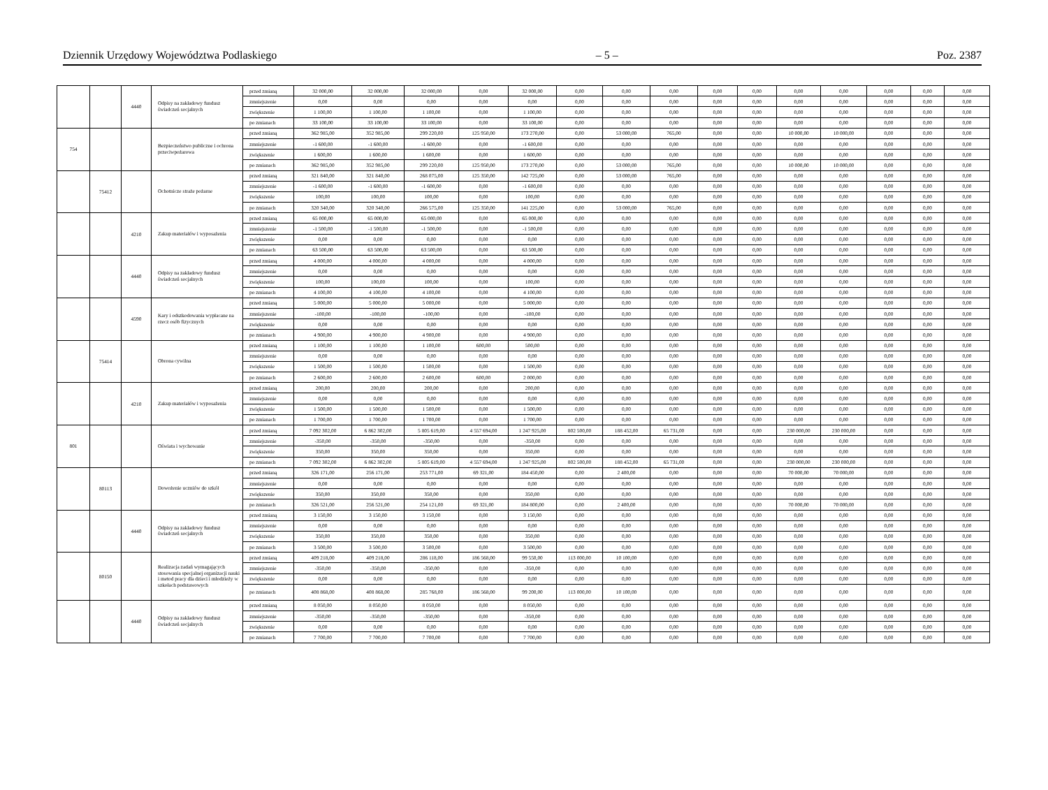Dziennik Urzędowy Województwa Podlaskiego – 5 – Poz. 2387
| | | 4440 | Odpisy na zakładowy fundusz świadczeń socjalnych | przed zmianą | 32 000,00 | 32 000,00 | 32 000,00 | 0,00 | 32 000,00 | 0,00 | 0,00 | 0,00 | 0,00 | 0,00 | 0,00 | 0,00 | 0,00 | 0,00 | 0,00 |
| | | | | zmniejszenie | 0,00 | 0,00 | 0,00 | 0,00 | 0,00 | 0,00 | 0,00 | 0,00 | 0,00 | 0,00 | 0,00 | 0,00 | 0,00 | 0,00 | 0,00 |
| | | | | zwiększenie | 1 100,00 | 1 100,00 | 1 100,00 | 0,00 | 1 100,00 | 0,00 | 0,00 | 0,00 | 0,00 | 0,00 | 0,00 | 0,00 | 0,00 | 0,00 | 0,00 |
| | | | | po zmianach | 33 100,00 | 33 100,00 | 33 100,00 | 0,00 | 33 100,00 | 0,00 | 0,00 | 0,00 | 0,00 | 0,00 | 0,00 | 0,00 | 0,00 | 0,00 | 0,00 |
| 754 | | | Bezpieczeństwo publiczne i ochrona przeciwpożarowa | przed zmianą | 362 985,00 | 352 985,00 | 299 220,00 | 125 950,00 | 173 270,00 | 0,00 | 53 000,00 | 765,00 | 0,00 | 0,00 | 10 000,00 | 10 000,00 | 0,00 | 0,00 | 0,00 |
| | | | | zmniejszenie | -1 600,00 | -1 600,00 | -1 600,00 | 0,00 | -1 600,00 | 0,00 | 0,00 | 0,00 | 0,00 | 0,00 | 0,00 | 0,00 | 0,00 | 0,00 | 0,00 |
| | | | | zwiększenie | 1 600,00 | 1 600,00 | 1 600,00 | 0,00 | 1 600,00 | 0,00 | 0,00 | 0,00 | 0,00 | 0,00 | 0,00 | 0,00 | 0,00 | 0,00 | 0,00 |
| | | | | po zmianach | 362 985,00 | 352 985,00 | 299 220,00 | 125 950,00 | 173 270,00 | 0,00 | 53 000,00 | 765,00 | 0,00 | 0,00 | 10 000,00 | 10 000,00 | 0,00 | 0,00 | 0,00 |
| | 75412 | | Ochotnicze straże pożarne | przed zmianą | 321 840,00 | 321 840,00 | 268 075,00 | 125 350,00 | 142 725,00 | 0,00 | 53 000,00 | 765,00 | 0,00 | 0,00 | 0,00 | 0,00 | 0,00 | 0,00 | 0,00 |
| | | | | zmniejszenie | -1 600,00 | -1 600,00 | -1 600,00 | 0,00 | -1 600,00 | 0,00 | 0,00 | 0,00 | 0,00 | 0,00 | 0,00 | 0,00 | 0,00 | 0,00 | 0,00 |
| | | | | zwiększenie | 100,00 | 100,00 | 100,00 | 0,00 | 100,00 | 0,00 | 0,00 | 0,00 | 0,00 | 0,00 | 0,00 | 0,00 | 0,00 | 0,00 | 0,00 |
| | | | | po zmianach | 320 340,00 | 320 340,00 | 266 575,00 | 125 350,00 | 141 225,00 | 0,00 | 53 000,00 | 765,00 | 0,00 | 0,00 | 0,00 | 0,00 | 0,00 | 0,00 | 0,00 |
| | | 4210 | Zakup materiałów i wyposażenia | przed zmianą | 65 000,00 | 65 000,00 | 65 000,00 | 0,00 | 65 000,00 | 0,00 | 0,00 | 0,00 | 0,00 | 0,00 | 0,00 | 0,00 | 0,00 | 0,00 | 0,00 |
| | | | | zmniejszenie | -1 500,00 | -1 500,00 | -1 500,00 | 0,00 | -1 500,00 | 0,00 | 0,00 | 0,00 | 0,00 | 0,00 | 0,00 | 0,00 | 0,00 | 0,00 | 0,00 |
| | | | | zwiększenie | 0,00 | 0,00 | 0,00 | 0,00 | 0,00 | 0,00 | 0,00 | 0,00 | 0,00 | 0,00 | 0,00 | 0,00 | 0,00 | 0,00 | 0,00 |
| | | | | po zmianach | 63 500,00 | 63 500,00 | 63 500,00 | 0,00 | 63 500,00 | 0,00 | 0,00 | 0,00 | 0,00 | 0,00 | 0,00 | 0,00 | 0,00 | 0,00 | 0,00 |
| | | 4440 | Odpisy na zakładowy fundusz świadczeń socjalnych | przed zmianą | 4 000,00 | 4 000,00 | 4 000,00 | 0,00 | 4 000,00 | 0,00 | 0,00 | 0,00 | 0,00 | 0,00 | 0,00 | 0,00 | 0,00 | 0,00 | 0,00 |
| | | | | zmniejszenie | 0,00 | 0,00 | 0,00 | 0,00 | 0,00 | 0,00 | 0,00 | 0,00 | 0,00 | 0,00 | 0,00 | 0,00 | 0,00 | 0,00 | 0,00 |
| | | | | zwiększenie | 100,00 | 100,00 | 100,00 | 0,00 | 100,00 | 0,00 | 0,00 | 0,00 | 0,00 | 0,00 | 0,00 | 0,00 | 0,00 | 0,00 | 0,00 |
| | | | | po zmianach | 4 100,00 | 4 100,00 | 4 100,00 | 0,00 | 4 100,00 | 0,00 | 0,00 | 0,00 | 0,00 | 0,00 | 0,00 | 0,00 | 0,00 | 0,00 | 0,00 |
| | | 4590 | Kary i odszkodowania wypłacane na rzecz osób fizycznych | przed zmianą | 5 000,00 | 5 000,00 | 5 000,00 | 0,00 | 5 000,00 | 0,00 | 0,00 | 0,00 | 0,00 | 0,00 | 0,00 | 0,00 | 0,00 | 0,00 | 0,00 |
| | | | | zmniejszenie | -100,00 | -100,00 | -100,00 | 0,00 | -100,00 | 0,00 | 0,00 | 0,00 | 0,00 | 0,00 | 0,00 | 0,00 | 0,00 | 0,00 | 0,00 |
| | | | | zwiększenie | 0,00 | 0,00 | 0,00 | 0,00 | 0,00 | 0,00 | 0,00 | 0,00 | 0,00 | 0,00 | 0,00 | 0,00 | 0,00 | 0,00 | 0,00 |
| | | | | po zmianach | 4 900,00 | 4 900,00 | 4 900,00 | 0,00 | 4 900,00 | 0,00 | 0,00 | 0,00 | 0,00 | 0,00 | 0,00 | 0,00 | 0,00 | 0,00 | 0,00 |
| | 75414 | | Obrona cywilna | przed zmianą | 1 100,00 | 1 100,00 | 1 100,00 | 600,00 | 500,00 | 0,00 | 0,00 | 0,00 | 0,00 | 0,00 | 0,00 | 0,00 | 0,00 | 0,00 | 0,00 |
| | | | | zmniejszenie | 0,00 | 0,00 | 0,00 | 0,00 | 0,00 | 0,00 | 0,00 | 0,00 | 0,00 | 0,00 | 0,00 | 0,00 | 0,00 | 0,00 | 0,00 |
| | | | | zwiększenie | 1 500,00 | 1 500,00 | 1 500,00 | 0,00 | 1 500,00 | 0,00 | 0,00 | 0,00 | 0,00 | 0,00 | 0,00 | 0,00 | 0,00 | 0,00 | 0,00 |
| | | | | po zmianach | 2 600,00 | 2 600,00 | 2 600,00 | 600,00 | 2 000,00 | 0,00 | 0,00 | 0,00 | 0,00 | 0,00 | 0,00 | 0,00 | 0,00 | 0,00 | 0,00 |
| | | 4210 | Zakup materiałów i wyposażenia | przed zmianą | 200,00 | 200,00 | 200,00 | 0,00 | 200,00 | 0,00 | 0,00 | 0,00 | 0,00 | 0,00 | 0,00 | 0,00 | 0,00 | 0,00 | 0,00 |
| | | | | zmniejszenie | 0,00 | 0,00 | 0,00 | 0,00 | 0,00 | 0,00 | 0,00 | 0,00 | 0,00 | 0,00 | 0,00 | 0,00 | 0,00 | 0,00 | 0,00 |
| | | | | zwiększenie | 1 500,00 | 1 500,00 | 1 500,00 | 0,00 | 1 500,00 | 0,00 | 0,00 | 0,00 | 0,00 | 0,00 | 0,00 | 0,00 | 0,00 | 0,00 | 0,00 |
| | | | | po zmianach | 1 700,00 | 1 700,00 | 1 700,00 | 0,00 | 1 700,00 | 0,00 | 0,00 | 0,00 | 0,00 | 0,00 | 0,00 | 0,00 | 0,00 | 0,00 | 0,00 |
| 801 | | | Oświata i wychowanie | przed zmianą | 7 092 302,00 | 6 862 302,00 | 5 805 619,00 | 4 557 694,00 | 1 247 925,00 | 802 500,00 | 188 452,00 | 65 731,00 | 0,00 | 0,00 | 230 000,00 | 230 000,00 | 0,00 | 0,00 | 0,00 |
| | | | | zmniejszenie | -350,00 | -350,00 | -350,00 | 0,00 | -350,00 | 0,00 | 0,00 | 0,00 | 0,00 | 0,00 | 0,00 | 0,00 | 0,00 | 0,00 | 0,00 |
| | | | | zwiększenie | 350,00 | 350,00 | 350,00 | 0,00 | 350,00 | 0,00 | 0,00 | 0,00 | 0,00 | 0,00 | 0,00 | 0,00 | 0,00 | 0,00 | 0,00 |
| | | | | po zmianach | 7 092 302,00 | 6 862 302,00 | 5 805 619,00 | 4 557 694,00 | 1 247 925,00 | 802 500,00 | 188 452,00 | 65 731,00 | 0,00 | 0,00 | 230 000,00 | 230 000,00 | 0,00 | 0,00 | 0,00 |
| | 80113 | | Dowożenie uczniów do szkół | przed zmianą | 326 171,00 | 256 171,00 | 253 771,00 | 69 321,00 | 184 450,00 | 0,00 | 2 400,00 | 0,00 | 0,00 | 0,00 | 70 000,00 | 70 000,00 | 0,00 | 0,00 | 0,00 |
| | | | | zmniejszenie | 0,00 | 0,00 | 0,00 | 0,00 | 0,00 | 0,00 | 0,00 | 0,00 | 0,00 | 0,00 | 0,00 | 0,00 | 0,00 | 0,00 | 0,00 |
| | | | | zwiększenie | 350,00 | 350,00 | 350,00 | 0,00 | 350,00 | 0,00 | 0,00 | 0,00 | 0,00 | 0,00 | 0,00 | 0,00 | 0,00 | 0,00 | 0,00 |
| | | | | po zmianach | 326 521,00 | 256 521,00 | 254 121,00 | 69 321,00 | 184 800,00 | 0,00 | 2 400,00 | 0,00 | 0,00 | 0,00 | 70 000,00 | 70 000,00 | 0,00 | 0,00 | 0,00 |
| | | 4440 | Odpisy na zakładowy fundusz świadczeń socjalnych | przed zmianą | 3 150,00 | 3 150,00 | 3 150,00 | 0,00 | 3 150,00 | 0,00 | 0,00 | 0,00 | 0,00 | 0,00 | 0,00 | 0,00 | 0,00 | 0,00 | 0,00 |
| | | | | zmniejszenie | 0,00 | 0,00 | 0,00 | 0,00 | 0,00 | 0,00 | 0,00 | 0,00 | 0,00 | 0,00 | 0,00 | 0,00 | 0,00 | 0,00 | 0,00 |
| | | | | zwiększenie | 350,00 | 350,00 | 350,00 | 0,00 | 350,00 | 0,00 | 0,00 | 0,00 | 0,00 | 0,00 | 0,00 | 0,00 | 0,00 | 0,00 | 0,00 |
| | | | | po zmianach | 3 500,00 | 3 500,00 | 3 500,00 | 0,00 | 3 500,00 | 0,00 | 0,00 | 0,00 | 0,00 | 0,00 | 0,00 | 0,00 | 0,00 | 0,00 | 0,00 |
| | 80150 | | Realizacja zadań wymagających stosowania specjalnej organizacji nauki i metod pracy dla dzieci i młodzieży w szkołach podstawowych | przed zmianą | 409 218,00 | 409 218,00 | 286 118,00 | 186 568,00 | 99 550,00 | 113 000,00 | 10 100,00 | 0,00 | 0,00 | 0,00 | 0,00 | 0,00 | 0,00 | 0,00 | 0,00 |
| | | | | zmniejszenie | -350,00 | -350,00 | -350,00 | 0,00 | -350,00 | 0,00 | 0,00 | 0,00 | 0,00 | 0,00 | 0,00 | 0,00 | 0,00 | 0,00 | 0,00 |
| | | | | zwiększenie | 0,00 | 0,00 | 0,00 | 0,00 | 0,00 | 0,00 | 0,00 | 0,00 | 0,00 | 0,00 | 0,00 | 0,00 | 0,00 | 0,00 | 0,00 |
| | | | | po zmianach | 408 868,00 | 408 868,00 | 285 768,00 | 186 568,00 | 99 200,00 | 113 000,00 | 10 100,00 | 0,00 | 0,00 | 0,00 | 0,00 | 0,00 | 0,00 | 0,00 | 0,00 |
| | | 4440 | Odpisy na zakładowy fundusz świadczeń socjalnych | przed zmianą | 8 050,00 | 8 050,00 | 8 050,00 | 0,00 | 8 050,00 | 0,00 | 0,00 | 0,00 | 0,00 | 0,00 | 0,00 | 0,00 | 0,00 | 0,00 | 0,00 |
| | | | | zmniejszenie | -350,00 | -350,00 | -350,00 | 0,00 | -350,00 | 0,00 | 0,00 | 0,00 | 0,00 | 0,00 | 0,00 | 0,00 | 0,00 | 0,00 | 0,00 |
| | | | | zwiększenie | 0,00 | 0,00 | 0,00 | 0,00 | 0,00 | 0,00 | 0,00 | 0,00 | 0,00 | 0,00 | 0,00 | 0,00 | 0,00 | 0,00 | 0,00 |
| | | | | po zmianach | 7 700,00 | 7 700,00 | 7 700,00 | 0,00 | 7 700,00 | 0,00 | 0,00 | 0,00 | 0,00 | 0,00 | 0,00 | 0,00 | 0,00 | 0,00 | 0,00 |